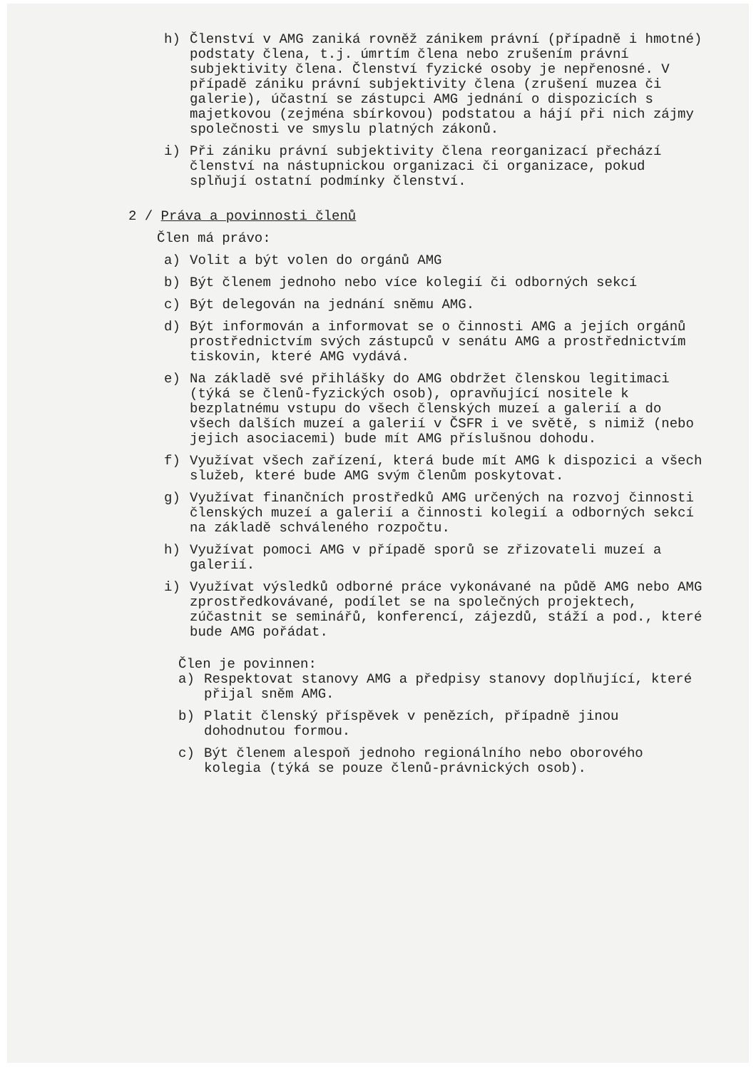h) Členství v AMG zaniká rovněž zánikem právní (případně i hmotné) podstaty člena, t.j. úmrtím člena nebo zrušením právní subjektivity člena. Členství fyzické osoby je nepřenosné. V případě zániku právní subjektivity člena (zrušení muzea či galerie), účastní se zástupci AMG jednání o dispozicích s majetkovou (zejména sbírkovou) podstatou a hájí při nich zájmy společnosti ve smyslu platných zákonů.
i) Při zániku právní subjektivity člena reorganizací přechází členství na nástupnickou organizaci či organizace, pokud splňují ostatní podmínky členství.
2 / Práva a povinnosti členů
Člen má právo:
a) Volit a být volen do orgánů AMG
b) Být členem jednoho nebo více kolegií či odborných sekcí
c) Být delegován na jednání sněmu AMG.
d) Být informován a informovat se o činnosti AMG a jejích orgánů prostřednictvím svých zástupců v senátu AMG a prostřednictvím tiskovin, které AMG vydává.
e) Na základě své přihlášky do AMG obdržet členskou legitimaci (týká se členů-fyzických osob), opravňující nositele k bezplatnému vstupu do všech členských muzeí a galerií a do všech dalších muzeí a galerií v ČSFR i ve světě, s nimiž (nebo jejich asociacemi) bude mít AMG příslušnou dohodu.
f) Využívat všech zařízení, která bude mít AMG k dispozici a všech služeb, které bude AMG svým členům poskytovat.
g) Využívat finančních prostředků AMG určených na rozvoj činnosti členských muzeí a galerií a činnosti kolegií a odborných sekcí na základě schváleného rozpočtu.
h) Využívat pomoci AMG v případě sporů se zřizovateli muzeí a galerií.
i) Využívat výsledků odborné práce vykonávané na půdě AMG nebo AMG zprostředkovávané, podílet se na společných projektech, zúčastnit se seminářů, konferencí, zájezdů, stáží a pod., které bude AMG pořádat.
Člen je povinnen:
a) Respektovat stanovy AMG a předpisy stanovy doplňující, které přijal sněm AMG.
b) Platit členský příspěvek v penězích, případně jinou dohodnutou formou.
c) Být členem alespoň jednoho regionálního nebo oborového kolegia (týká se pouze členů-právnických osob).